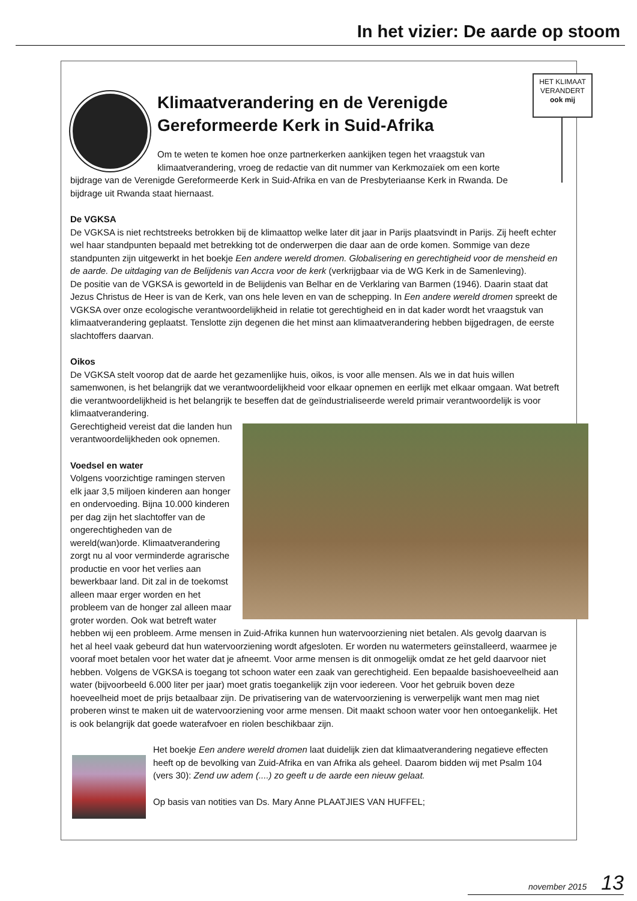In het vizier: De aarde op stoom
HET KLIMAAT
VERANDERT
ook mij
Klimaatverandering en de Verenigde Gereformeerde Kerk in Suid-Afrika
Om te weten te komen hoe onze partnerkerken aankijken tegen het vraagstuk van klimaatverandering, vroeg de redactie van dit nummer van Kerkmozaïek om een korte bijdrage van de Verenigde Gereformeerde Kerk in Suid-Afrika en van de Presbyteriaanse Kerk in Rwanda. De bijdrage uit Rwanda staat hiernaast.
De VGKSA
De VGKSA is niet rechtstreeks betrokken bij de klimaattop welke later dit jaar in Parijs plaatsvindt in Parijs. Zij heeft echter wel haar standpunten bepaald met betrekking tot de onderwerpen die daar aan de orde komen. Sommige van deze standpunten zijn uitgewerkt in het boekje Een andere wereld dromen. Globalisering en gerechtigheid voor de mensheid en de aarde. De uitdaging van de Belijdenis van Accra voor de kerk (verkrijgbaar via de WG Kerk in de Samenleving).
De positie van de VGKSA is geworteld in de Belijdenis van Belhar en de Verklaring van Barmen (1946). Daarin staat dat Jezus Christus de Heer is van de Kerk, van ons hele leven en van de schepping. In Een andere wereld dromen spreekt de VGKSA over onze ecologische verantwoordelijkheid in relatie tot gerechtigheid en in dat kader wordt het vraagstuk van klimaatverandering geplaatst. Tenslotte zijn degenen die het minst aan klimaatverandering hebben bijgedragen, de eerste slachtoffers daarvan.
Oikos
De VGKSA stelt voorop dat de aarde het gezamenlijke huis, oikos, is voor alle mensen. Als we in dat huis willen samenwonen, is het belangrijk dat we verantwoordelijkheid voor elkaar opnemen en eerlijk met elkaar omgaan. Wat betreft die verantwoordelijkheid is het belangrijk te beseffen dat de geïndustrialiseerde wereld primair verantwoordelijk is voor klimaatverandering.
Gerechtigheid vereist dat die landen hun verantwoordelijkheden ook opnemen.
Voedsel en water
Volgens voorzichtige ramingen sterven elk jaar 3,5 miljoen kinderen aan honger en ondervoeding. Bijna 10.000 kinderen per dag zijn het slachtoffer van de ongerechtigheden van de wereld(wan)orde. Klimaatverandering zorgt nu al voor verminderde agrarische productie en voor het verlies aan bewerkbaar land. Dit zal in de toekomst alleen maar erger worden en het probleem van de honger zal alleen maar groter worden. Ook wat betreft water hebben wij een probleem. Arme mensen in Zuid-Afrika kunnen hun watervoorziening niet betalen. Als gevolg daarvan is het al heel vaak gebeurd dat hun watervoorziening wordt afgesloten. Er worden nu watermeters geïnstalleerd, waarmee je vooraf moet betalen voor het water dat je afneemt. Voor arme mensen is dit onmogelijk omdat ze het geld daarvoor niet hebben. Volgens de VGKSA is toegang tot schoon water een zaak van gerechtigheid. Een bepaalde basishoeveelheid aan water (bijvoorbeeld 6.000 liter per jaar) moet gratis toegankelijk zijn voor iedereen. Voor het gebruik boven deze hoeveelheid moet de prijs betaalbaar zijn. De privatisering van de watervoorziening is verwerpelijk want men mag niet proberen winst te maken uit de watervoorziening voor arme mensen. Dit maakt schoon water voor hen ontoegankelijk. Het is ook belangrijk dat goede waterafvoer en riolen beschikbaar zijn.
Het boekje Een andere wereld dromen laat duidelijk zien dat klimaatverandering negatieve effecten heeft op de bevolking van Zuid-Afrika en van Afrika als geheel. Daarom bidden wij met Psalm 104 (vers 30): Zend uw adem (....) zo geeft u de aarde een nieuw gelaat.
Op basis van notities van Ds. Mary Anne PLAATJIES VAN HUFFEL;
november 2015 13